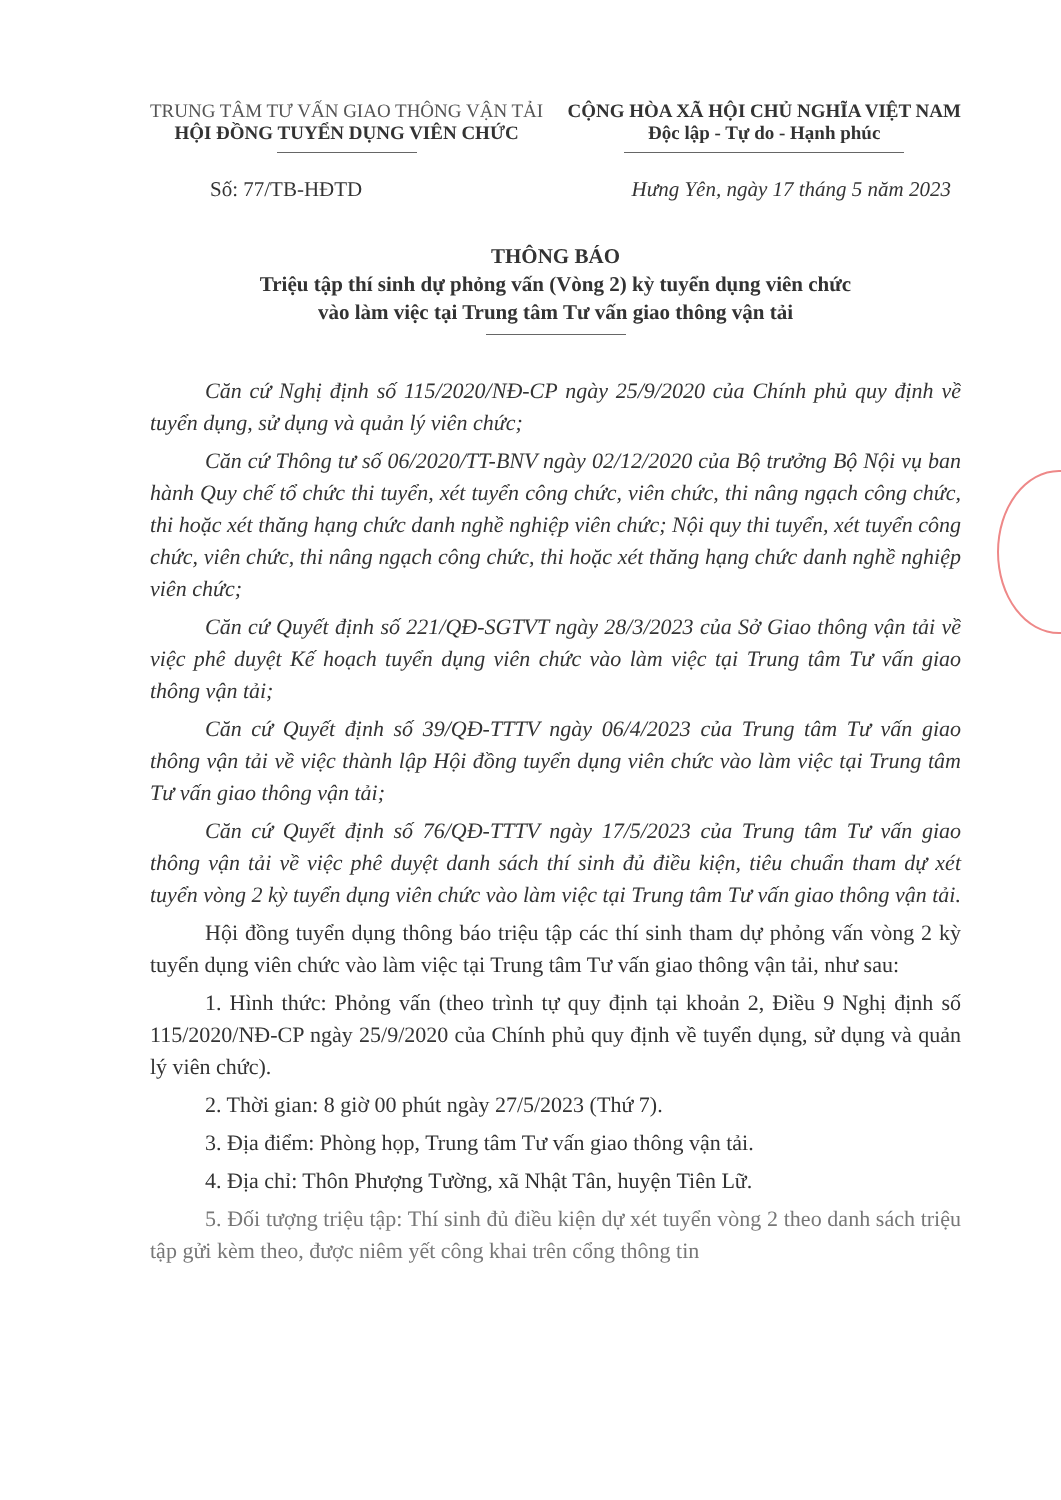TRUNG TÂM TƯ VẤN GIAO THÔNG VẬN TẢI
HỘI ĐỒNG TUYỂN DỤNG VIÊN CHỨC
CỘNG HÒA XÃ HỘI CHỦ NGHĨA VIỆT NAM
Độc lập - Tự do - Hạnh phúc
Số: 77/TB-HĐTD Hưng Yên, ngày 17 tháng 5 năm 2023
THÔNG BÁO
Triệu tập thí sinh dự phỏng vấn (Vòng 2) kỳ tuyển dụng viên chức
vào làm việc tại Trung tâm Tư vấn giao thông vận tải
Căn cứ Nghị định số 115/2020/NĐ-CP ngày 25/9/2020 của Chính phủ quy định về tuyển dụng, sử dụng và quản lý viên chức;
Căn cứ Thông tư số 06/2020/TT-BNV ngày 02/12/2020 của Bộ trưởng Bộ Nội vụ ban hành Quy chế tổ chức thi tuyển, xét tuyển công chức, viên chức, thi nâng ngạch công chức, thi hoặc xét thăng hạng chức danh nghề nghiệp viên chức; Nội quy thi tuyển, xét tuyển công chức, viên chức, thi nâng ngạch công chức, thi hoặc xét thăng hạng chức danh nghề nghiệp viên chức;
Căn cứ Quyết định số 221/QĐ-SGTVT ngày 28/3/2023 của Sở Giao thông vận tải về việc phê duyệt Kế hoạch tuyển dụng viên chức vào làm việc tại Trung tâm Tư vấn giao thông vận tải;
Căn cứ Quyết định số 39/QĐ-TTTV ngày 06/4/2023 của Trung tâm Tư vấn giao thông vận tải về việc thành lập Hội đồng tuyển dụng viên chức vào làm việc tại Trung tâm Tư vấn giao thông vận tải;
Căn cứ Quyết định số 76/QĐ-TTTV ngày 17/5/2023 của Trung tâm Tư vấn giao thông vận tải về việc phê duyệt danh sách thí sinh đủ điều kiện, tiêu chuẩn tham dự xét tuyển vòng 2 kỳ tuyển dụng viên chức vào làm việc tại Trung tâm Tư vấn giao thông vận tải.
Hội đồng tuyển dụng thông báo triệu tập các thí sinh tham dự phỏng vấn vòng 2 kỳ tuyển dụng viên chức vào làm việc tại Trung tâm Tư vấn giao thông vận tải, như sau:
1. Hình thức: Phỏng vấn (theo trình tự quy định tại khoản 2, Điều 9 Nghị định số 115/2020/NĐ-CP ngày 25/9/2020 của Chính phủ quy định về tuyển dụng, sử dụng và quản lý viên chức).
2. Thời gian: 8 giờ 00 phút ngày 27/5/2023 (Thứ 7).
3. Địa điểm: Phòng họp, Trung tâm Tư vấn giao thông vận tải.
4. Địa chỉ: Thôn Phượng Tường, xã Nhật Tân, huyện Tiên Lữ.
5. Đối tượng triệu tập: Thí sinh đủ điều kiện dự xét tuyển vòng 2 theo danh sách triệu tập gửi kèm theo, được niêm yết công khai trên cổng thông tin